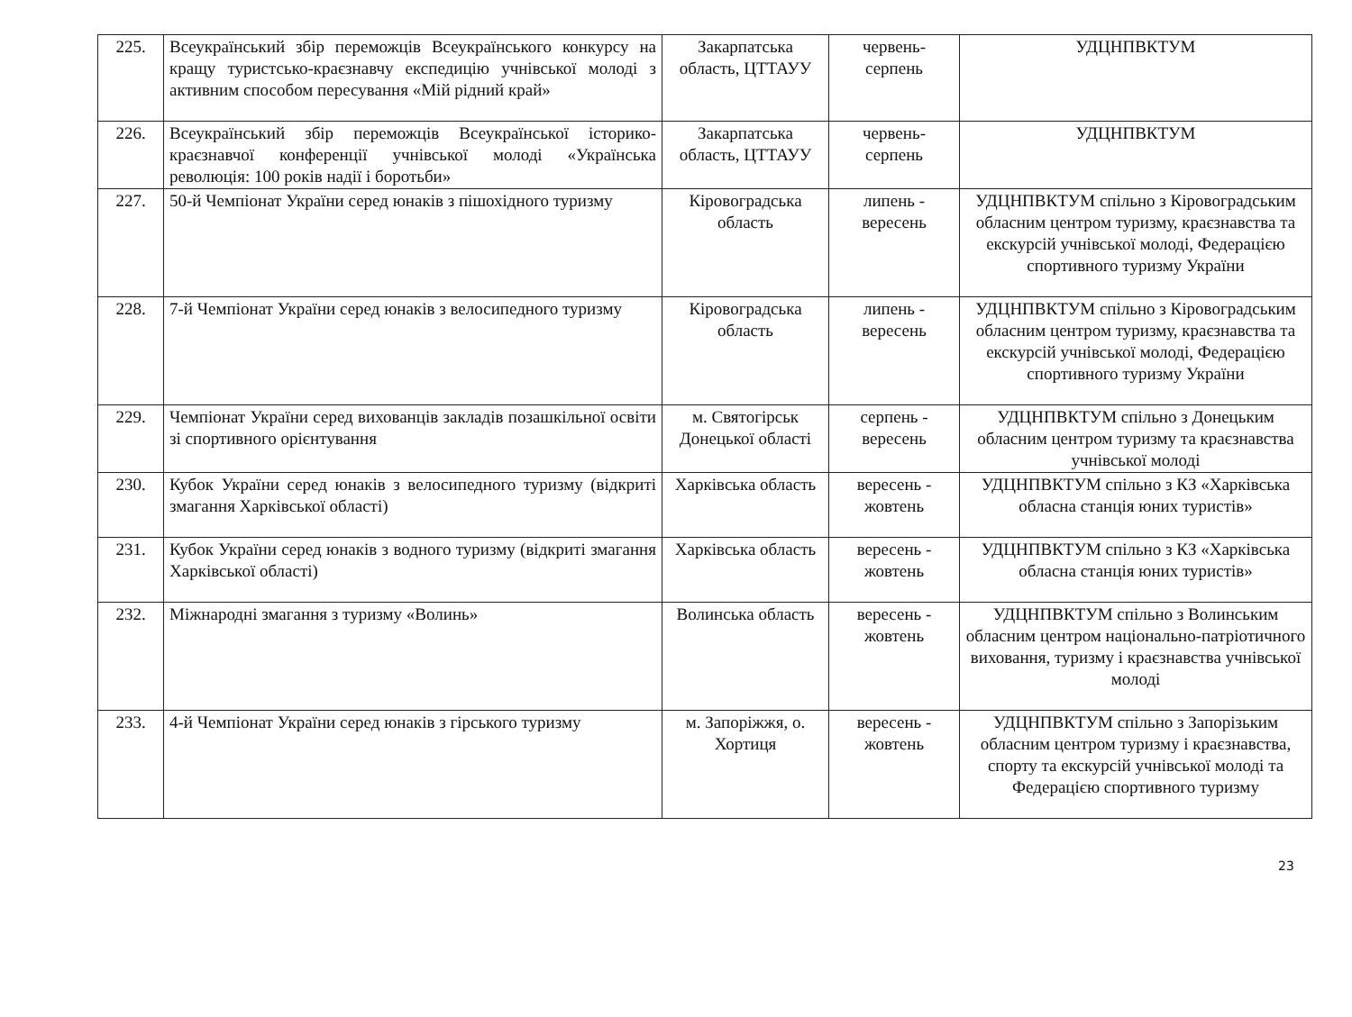| 225. | Всеукраїнський збір переможців Всеукраїнського конкурсу на кращу туристсько-краєзнавчу експедицію учнівської молоді з активним способом пересування «Мій рідний край» | Закарпатська область, ЦТТАУУ | червень-серпень | УДЦНПВКТУМ |
| 226. | Всеукраїнський збір переможців Всеукраїнської історико-краєзнавчої конференції учнівської молоді «Українська революція: 100 років надії і боротьби» | Закарпатська область, ЦТТАУУ | червень-серпень | УДЦНПВКТУМ |
| 227. | 50-й Чемпіонат України серед юнаків з пішохідного туризму | Кіровоградська область | липень - вересень | УДЦНПВКТУМ спільно з Кіровоградським обласним центром туризму, краєзнавства та екскурсій учнівської молоді, Федерацією спортивного туризму України |
| 228. | 7-й Чемпіонат України серед юнаків з велосипедного туризму | Кіровоградська область | липень - вересень | УДЦНПВКТУМ спільно з Кіровоградським обласним центром туризму, краєзнавства та екскурсій учнівської молоді, Федерацією спортивного туризму України |
| 229. | Чемпіонат України серед вихованців закладів позашкільної освіти зі спортивного орієнтування | м. Святогірськ Донецької області | серпень - вересень | УДЦНПВКТУМ спільно з Донецьким обласним центром туризму та краєзнавства учнівської молоді |
| 230. | Кубок України серед юнаків з велосипедного туризму (відкриті змагання Харківської області) | Харківська область | вересень - жовтень | УДЦНПВКТУМ спільно з КЗ «Харківська обласна станція юних туристів» |
| 231. | Кубок України серед юнаків з водного туризму (відкриті змагання Харківської області) | Харківська область | вересень - жовтень | УДЦНПВКТУМ спільно з КЗ «Харківська обласна станція юних туристів» |
| 232. | Міжнародні змагання з туризму «Волинь» | Волинська область | вересень - жовтень | УДЦНПВКТУМ спільно з Волинським обласним центром національно-патріотичного виховання, туризму і краєзнавства учнівської молоді |
| 233. | 4-й Чемпіонат України серед юнаків з гірського туризму | м. Запоріжжя, о. Хортиця | вересень - жовтень | УДЦНПВКТУМ спільно з Запорізьким обласним центром туризму і краєзнавства, спорту та екскурсій учнівської молоді та Федерацією спортивного туризму |
23